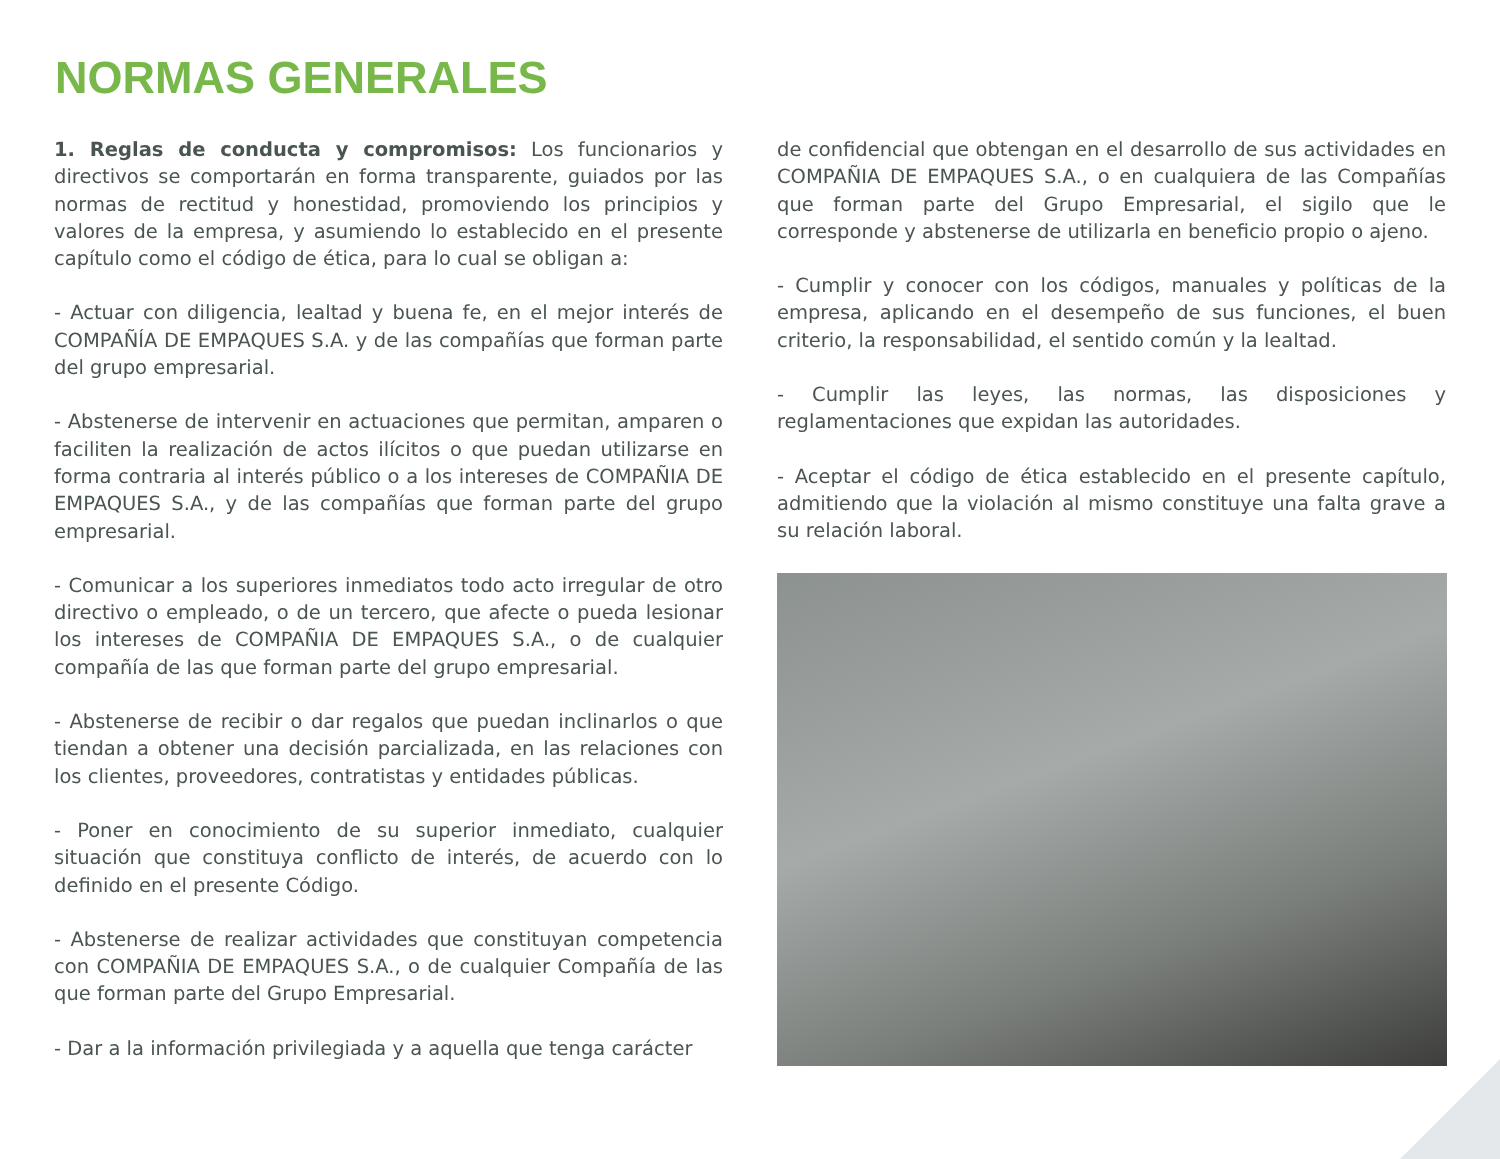NORMAS GENERALES
1. Reglas de conducta y compromisos: Los funcionarios y directivos se comportarán en forma transparente, guiados por las normas de rectitud y honestidad, promoviendo los principios y valores de la empresa, y asumiendo lo establecido en el presente capítulo como el código de ética, para lo cual se obligan a:
- Actuar con diligencia, lealtad y buena fe, en el mejor interés de COMPAÑÍA DE EMPAQUES S.A. y de las compañías que forman parte del grupo empresarial.
- Abstenerse de intervenir en actuaciones que permitan, amparen o faciliten la realización de actos ilícitos o que puedan utilizarse en forma contraria al interés público o a los intereses de COMPAÑIA DE EMPAQUES S.A., y de las compañías que forman parte del grupo empresarial.
- Comunicar a los superiores inmediatos todo acto irregular de otro directivo o empleado, o de un tercero, que afecte o pueda lesionar los intereses de COMPAÑIA DE EMPAQUES S.A., o de cualquier compañía de las que forman parte del grupo empresarial.
- Abstenerse de recibir o dar regalos que puedan inclinarlos o que tiendan a obtener una decisión parcializada, en las relaciones con los clientes, proveedores, contratistas y entidades públicas.
- Poner en conocimiento de su superior inmediato, cualquier situación que constituya conflicto de interés, de acuerdo con lo definido en el presente Código.
- Abstenerse de realizar actividades que constituyan competencia con COMPAÑIA DE EMPAQUES S.A., o de cualquier Compañía de las que forman parte del Grupo Empresarial.
- Dar a la información privilegiada y a aquella que tenga carácter
de confidencial que obtengan en el desarrollo de sus actividades en COMPAÑIA DE EMPAQUES S.A., o en cualquiera de las Compañías que forman parte del Grupo Empresarial, el sigilo que le corresponde y abstenerse de utilizarla en beneficio propio o ajeno.
- Cumplir y conocer con los códigos, manuales y políticas de la empresa, aplicando en el desempeño de sus funciones, el buen criterio, la responsabilidad, el sentido común y la lealtad.
- Cumplir las leyes, las normas, las disposiciones y reglamentaciones que expidan las autoridades.
- Aceptar el código de ética establecido en el presente capítulo, admitiendo que la violación al mismo constituye una falta grave a su relación laboral.